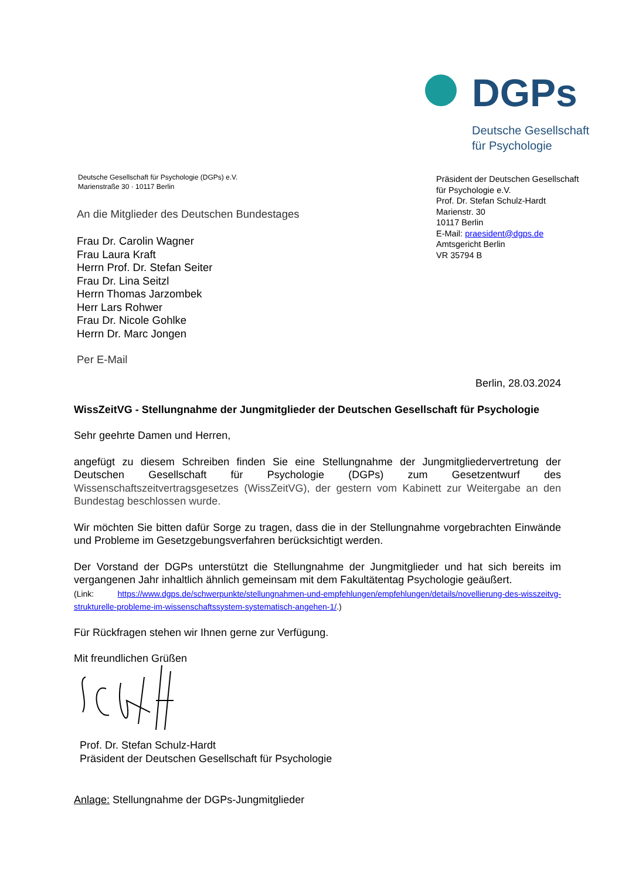DGPs
Deutsche Gesellschaft
für Psychologie
Deutsche Gesellschaft für Psychologie (DGPs) e.V.
Marienstraße 30 · 10117 Berlin
Präsident der Deutschen Gesellschaft
für Psychologie e.V.
Prof. Dr. Stefan Schulz-Hardt
Marienstr. 30
10117 Berlin
E-Mail: praesident@dgps.de
Amtsgericht Berlin
VR 35794 B
An die Mitglieder des Deutschen Bundestages
Frau Dr. Carolin Wagner
Frau Laura Kraft
Herrn Prof. Dr. Stefan Seiter
Frau Dr. Lina Seitzl
Herrn Thomas Jarzombek
Herr Lars Rohwer
Frau Dr. Nicole Gohlke
Herrn Dr. Marc Jongen
Per E-Mail
Berlin, 28.03.2024
WissZeitVG - Stellungnahme der Jungmitglieder der Deutschen Gesellschaft für Psychologie
Sehr geehrte Damen und Herren,
angefügt zu diesem Schreiben finden Sie eine Stellungnahme der Jungmitgliedervertretung der Deutschen Gesellschaft für Psychologie (DGPs) zum Gesetzentwurf des Wissenschaftszeitvertragsgesetzes (WissZeitVG), der gestern vom Kabinett zur Weitergabe an den Bundestag beschlossen wurde.
Wir möchten Sie bitten dafür Sorge zu tragen, dass die in der Stellungnahme vorgebrachten Einwände und Probleme im Gesetzgebungsverfahren berücksichtigt werden.
Der Vorstand der DGPs unterstützt die Stellungnahme der Jungmitglieder und hat sich bereits im vergangenen Jahr inhaltlich ähnlich gemeinsam mit dem Fakultätentag Psychologie geäußert.
(Link: https://www.dgps.de/schwerpunkte/stellungnahmen-und-empfehlungen/empfehlungen/details/novellierung-des-wisszeitvg-strukturelle-probleme-im-wissenschaftssystem-systematisch-angehen-1/.)
Für Rückfragen stehen wir Ihnen gerne zur Verfügung.
Mit freundlichen Grüßen
Prof. Dr. Stefan Schulz-Hardt
Präsident der Deutschen Gesellschaft für Psychologie
Anlage: Stellungnahme der DGPs-Jungmitglieder